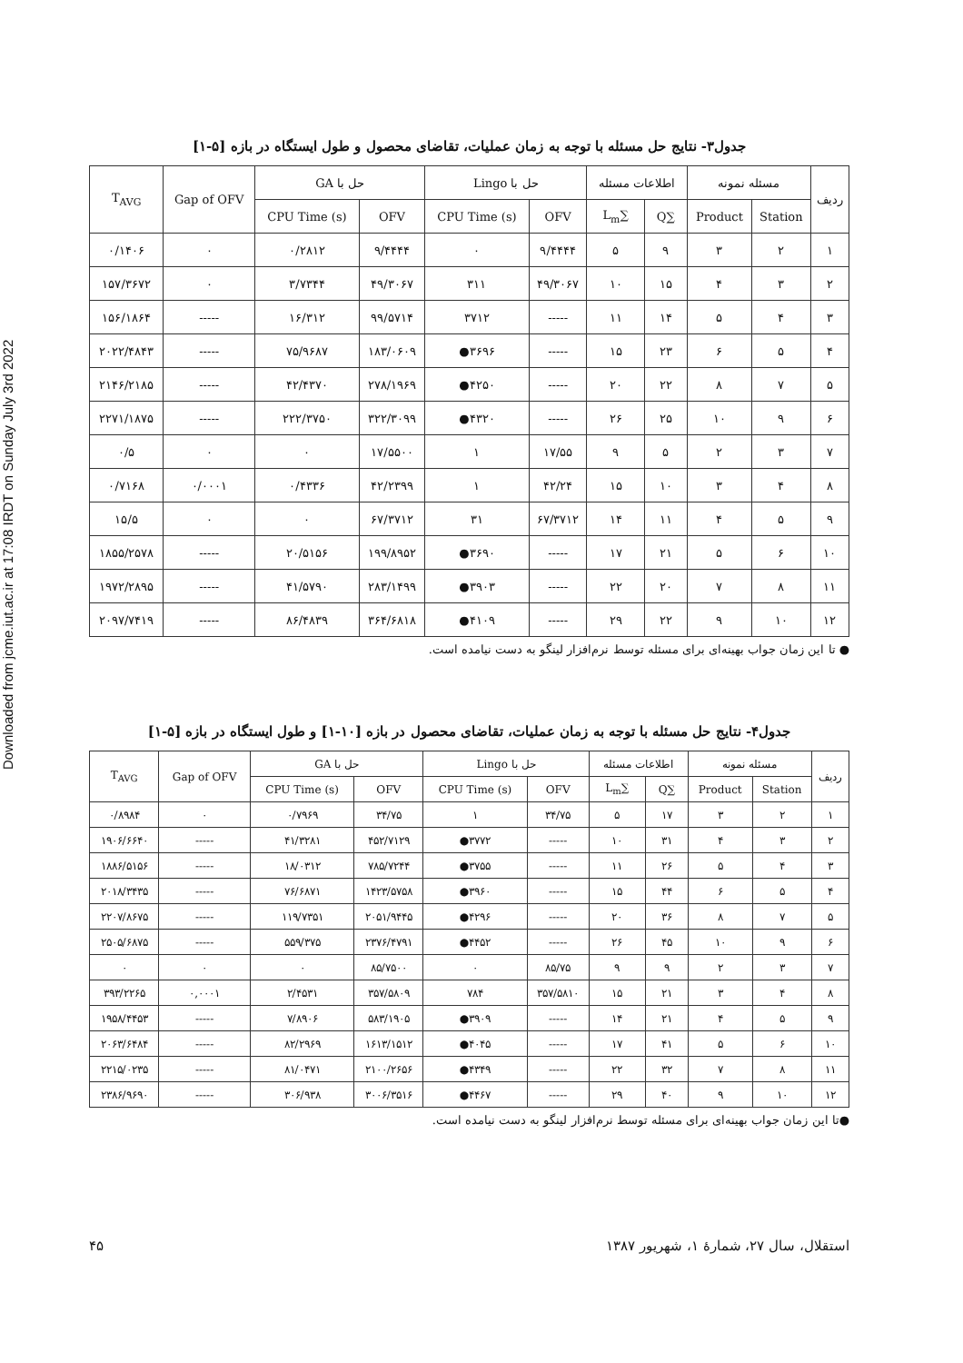Downloaded from jcme.iut.ac.ir at 17:08 IRDT on Sunday July 3rd 2022
جدول۳- نتایج حل مسئله با توجه به زمان عملیات، تقاضای محصول و طول ایستگاه در بازه [۵-۱]
| ردیف | مسئله نمونه | | اطلاعات مسئله | | حل با Lingo | | حل با GA | | Gap of OFV | T<sub>AVG</sub> |
| --- | --- | --- | --- | --- | --- | --- | --- | --- | --- | --- |
| | Station | Product | ∑Q | ∑L<sub>m</sub> | OFV | CPU Time (s) | OFV | CPU Time (s) | | |
| ۱ | ۲ | ۳ | ۹ | ۵ | ۹/۴۴۴۴ | ۰ | ۹/۴۴۴۴ | ۰/۲۸۱۲ | ۰ | ۰/۱۴۰۶ |
| ۲ | ۳ | ۴ | ۱۵ | ۱۰ | ۴۹/۳۰۶۷ | ۳۱۱ | ۴۹/۳۰۶۷ | ۳/۷۳۴۴ | ۰ | ۱۵۷/۳۶۷۲ |
| ۳ | ۴ | ۵ | ۱۴ | ۱۱ | ----- | ۳۷۱۲ | ۹۹/۵۷۱۴ | ۱۶/۳۱۲ | ----- | ۱۵۶/۱۸۶۴ |
| ۴ | ۵ | ۶ | ۲۳ | ۱۵ | ----- | ۳۶۹۶● | ۱۸۳/۰۶۰۹ | ۷۵/۹۶۸۷ | ----- | ۲۰۲۲/۴۸۴۳ |
| ۵ | ۷ | ۸ | ۲۲ | ۲۰ | ----- | ۴۲۵۰● | ۲۷۸/۱۹۶۹ | ۴۲/۴۳۷۰ | ----- | ۲۱۴۶/۲۱۸۵ |
| ۶ | ۹ | ۱۰ | ۲۵ | ۲۶ | ----- | ۴۳۲۰● | ۳۲۲/۳۰۹۹ | ۲۲۲/۳۷۵۰ | ----- | ۲۲۷۱/۱۸۷۵ |
| ۷ | ۳ | ۲ | ۵ | ۹ | ۱۷/۵۵ | ۱ | ۱۷/۵۵۰۰ | ۰ | ۰ | ۰/۵ |
| ۸ | ۴ | ۳ | ۱۰ | ۱۵ | ۴۲/۲۴ | ۱ | ۴۲/۲۳۹۹ | ۰/۴۳۳۶ | ۰/۰۰۰۱ | ۰/۷۱۶۸ |
| ۹ | ۵ | ۴ | ۱۱ | ۱۴ | ۶۷/۳۷۱۲ | ۳۱ | ۶۷/۳۷۱۲ | ۰ | ۰ | ۱۵/۵ |
| ۱۰ | ۶ | ۵ | ۲۱ | ۱۷ | ----- | ۳۶۹۰● | ۱۹۹/۸۹۵۲ | ۲۰/۵۱۵۶ | ----- | ۱۸۵۵/۲۵۷۸ |
| ۱۱ | ۸ | ۷ | ۲۰ | ۲۲ | ----- | ۳۹۰۳● | ۲۸۳/۱۴۹۹ | ۴۱/۵۷۹۰ | ----- | ۱۹۷۲/۲۸۹۵ |
| ۱۲ | ۱۰ | ۹ | ۲۲ | ۲۹ | ----- | ۴۱۰۹● | ۳۶۴/۶۸۱۸ | ۸۶/۴۸۳۹ | ----- | ۲۰۹۷/۷۴۱۹ |
● تا این زمان جواب بهینه‌ای برای مسئله توسط نرم‌افزار لینگو به دست نیامده است.
جدول۴- نتایج حل مسئله با توجه به زمان عملیات، تقاضای محصول در بازه [۱۰-۱] و طول ایستگاه در بازه [۵-۱]
| ردیف | مسئله نمونه | | اطلاعات مسئله | | حل با Lingo | | حل با GA | | Gap of OFV | T<sub>AVG</sub> |
| --- | --- | --- | --- | --- | --- | --- | --- | --- | --- | --- |
| | Station | Product | ∑Q | ∑L<sub>m</sub> | OFV | CPU Time (s) | OFV | CPU Time (s) | | |
| ۱ | ۲ | ۳ | ۱۷ | ۵ | ۳۴/۷۵ | ۱ | ۳۴/۷۵ | ۰/۷۹۶۹ | ۰ | ۰/۸۹۸۴ |
| ۲ | ۳ | ۴ | ۳۱ | ۱۰ | ----- | ۳۷۷۲● | ۴۵۲/۷۱۲۹ | ۴۱/۳۲۸۱ | ----- | ۱۹۰۶/۶۶۴۰ |
| ۳ | ۴ | ۵ | ۲۶ | ۱۱ | ----- | ۳۷۵۵● | ۷۸۵/۷۲۴۴ | ۱۸/۰۳۱۲ | ----- | ۱۸۸۶/۵۱۵۶ |
| ۴ | ۵ | ۶ | ۴۴ | ۱۵ | ----- | ۳۹۶۰● | ۱۴۲۳/۵۷۵۸ | ۷۶/۶۸۷۱ | ----- | ۲۰۱۸/۳۴۳۵ |
| ۵ | ۷ | ۸ | ۳۶ | ۲۰ | ----- | ۴۲۹۶● | ۲۰۵۱/۹۴۴۵ | ۱۱۹/۷۳۵۱ | ----- | ۲۲۰۷/۸۶۷۵ |
| ۶ | ۹ | ۱۰ | ۴۵ | ۲۶ | ----- | ۴۴۵۲● | ۲۳۷۶/۴۷۹۱ | ۵۵۹/۳۷۵ | ----- | ۲۵۰۵/۶۸۷۵ |
| ۷ | ۳ | ۲ | ۹ | ۹ | ۸۵/۷۵ | ۰ | ۸۵/۷۵۰۰ | ۰ | ۰ | ۰ |
| ۸ | ۴ | ۳ | ۲۱ | ۱۵ | ۳۵۷/۵۸۱۰ | ۷۸۴ | ۳۵۷/۵۸۰۹ | ۲/۴۵۳۱ | ۰,۰۰۰۱ | ۳۹۳/۲۲۶۵ |
| ۹ | ۵ | ۴ | ۲۱ | ۱۴ | ----- | ۳۹۰۹● | ۵۸۳/۱۹۰۵ | ۷/۸۹۰۶ | ----- | ۱۹۵۸/۴۴۵۳ |
| ۱۰ | ۶ | ۵ | ۴۱ | ۱۷ | ----- | ۴۰۴۵● | ۱۶۱۳/۱۵۱۲ | ۸۲/۲۹۶۹ | ----- | ۲۰۶۳/۶۴۸۴ |
| ۱۱ | ۸ | ۷ | ۳۲ | ۲۲ | ----- | ۴۳۴۹● | ۲۱۰۰/۲۶۵۶ | ۸۱/۰۴۷۱ | ----- | ۲۲۱۵/۰۲۳۵ |
| ۱۲ | ۱۰ | ۹ | ۴۰ | ۲۹ | ----- | ۴۴۶۷● | ۳۰۰۶/۳۵۱۶ | ۳۰۶/۹۳۸ | ----- | ۲۳۸۶/۹۶۹۰ |
●تا این زمان جواب بهینه‌ای برای مسئله توسط نرم‌افزار لینگو به دست نیامده است.
استقلال، سال ۲۷، شمارهٔ ۱، شهریور ۱۳۸۷ ۴۵